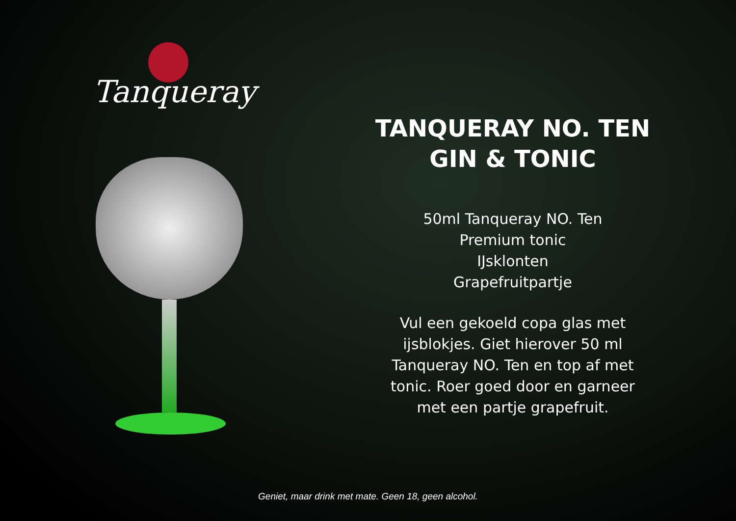Tanqueray
TANQUERAY NO. TEN
GIN & TONIC
50ml Tanqueray NO. Ten
Premium tonic
IJsklonten
Grapefruitpartje
Vul een gekoeld copa glas met ijsblokjes. Giet hierover 50 ml Tanqueray NO. Ten en top af met tonic. Roer goed door en garneer met een partje grapefruit.
Geniet, maar drink met mate. Geen 18, geen alcohol.